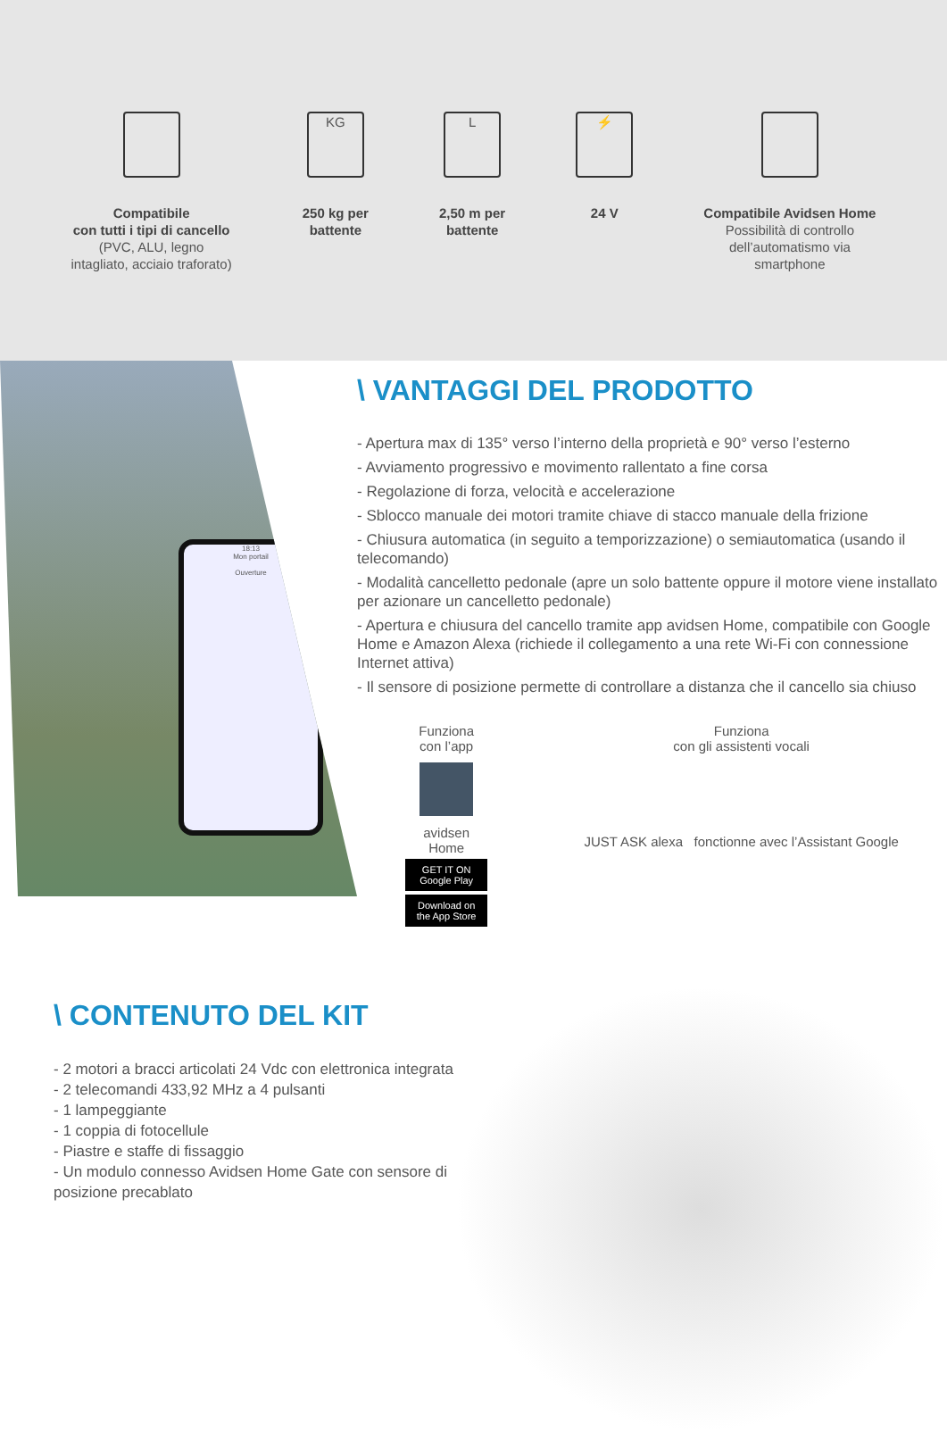Compatibile
con tutti i tipi di cancello
(PVC, ALU, legno
intagliato, acciaio traforato)
KG
250 kg per
battente
L
2,50 m per
battente
⚡
24 V
Compatibile Avidsen Home
Possibilità di controllo
dell’automatismo via
smartphone
18:13
Mon portail
Ouverture
\ VANTAGGI DEL PRODOTTO
- Apertura max di 135° verso l’interno della proprietà e 90° verso l’esterno
- Avviamento progressivo e movimento rallentato a fine corsa
- Regolazione di forza, velocità e accelerazione
- Sblocco manuale dei motori tramite chiave di stacco manuale della frizione
- Chiusura automatica (in seguito a temporizzazione) o semiautomatica (usando il telecomando)
- Modalità cancelletto pedonale (apre un solo battente oppure il motore viene installato per azionare un cancelletto pedonale)
- Apertura e chiusura del cancello tramite app avidsen Home, compatibile con Google Home e Amazon Alexa (richiede il collegamento a una rete Wi-Fi con connessione Internet attiva)
- Il sensore di posizione permette di controllare a distanza che il cancello sia chiuso
Funziona
con l’app
avidsen
Home
GET IT ON Google Play
Download on the App Store
Funziona
con gli assistenti vocali
JUST ASK alexa fonctionne avec l’Assistant Google
\ CONTENUTO DEL KIT
- 2 motori a bracci articolati 24 Vdc con elettronica integrata
- 2 telecomandi 433,92 MHz a 4 pulsanti
- 1 lampeggiante
- 1 coppia di fotocellule
- Piastre e staffe di fissaggio
- Un modulo connesso Avidsen Home Gate con sensore di posizione precablato